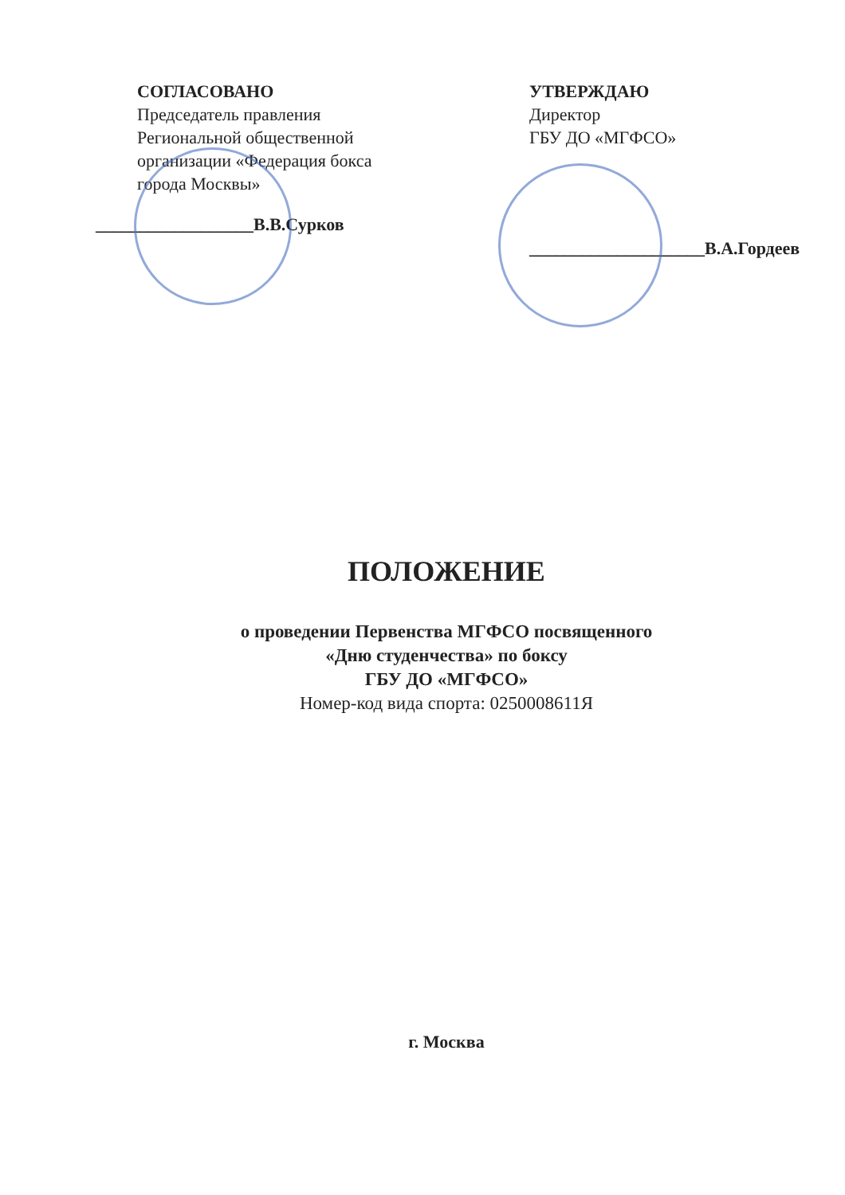СОГЛАСОВАНО
Председатель правления
Региональной общественной организации «Федерация бокса города Москвы»
__________________В.В.Сурков
УТВЕРЖДАЮ
Директор
ГБУ ДО «МГФСО»
____________________В.А.Гордеев
ПОЛОЖЕНИЕ
о проведении Первенства МГФСО посвященного
«Дню студенчества» по боксу
ГБУ ДО «МГФСО»
Номер-код вида спорта: 0250008611Я
г. Москва